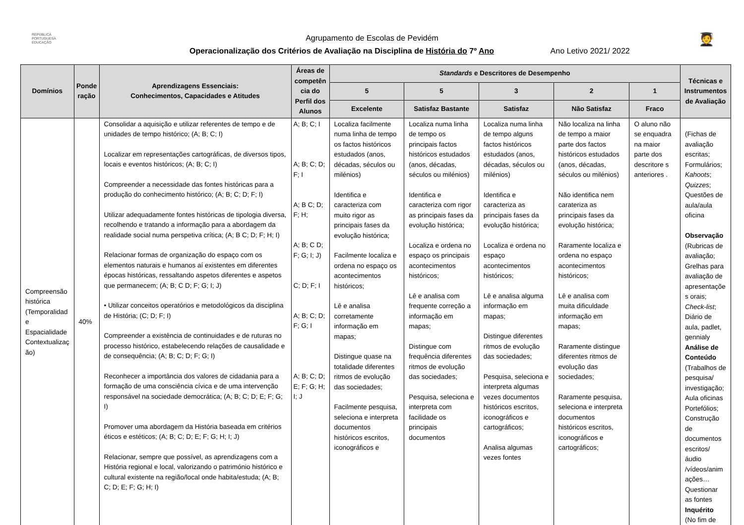REPÚBLICA
PORTUGUESA
EDUCAÇÃO
🧑‍🎓
Agrupamento de Escolas de Pevidém
Operacionalização dos Critérios de Avaliação na Disciplina de História do 7º Ano Ano Letivo 2021/ 2022
| Domínios | Ponde ração | Aprendizagens Essenciais: Conhecimentos, Capacidades e Atitudes | Áreas de competên cia do Perfil dos Alunos | Standards e Descritores de Desempenho | | | | | Técnicas e Instrumentos de Avaliação |
| --- | --- | --- | --- | --- | --- | --- | --- | --- | --- |
| | | | | 5 | 5 | 3 | 2 | 1 | |
| | | | | Excelente | Satisfaz Bastante | Satisfaz | Não Satisfaz | Fraco | |
| Compreensão histórica (Temporalidad e Espacialidade Contextualizaç ão) | 40% | Consolidar a aquisição e utilizar referentes de tempo e de unidades de tempo histórico; (A; B; C; I) Localizar em representações cartográficas, de diversos tipos, locais e eventos históricos; (A; B; C; I) Compreender a necessidade das fontes históricas para a produção do conhecimento histórico; (A; B; C; D; F; I) Utilizar adequadamente fontes históricas de tipologia diversa, recolhendo e tratando a informação para a abordagem da realidade social numa perspetiva crítica; (A; B C; D; F; H; I) Relacionar formas de organização do espaço com os elementos naturais e humanos aí existentes em diferentes épocas históricas, ressaltando aspetos diferentes e aspetos que permanecem; (A; B; C D; F; G; I; J) • Utilizar conceitos operatórios e metodológicos da disciplina de História; (C; D; F; I) Compreender a existência de continuidades e de ruturas no processo histórico, estabelecendo relações de causalidade e de consequência; (A; B; C; D; F; G; I) Reconhecer a importância dos valores de cidadania para a formação de uma consciência cívica e de uma intervenção responsável na sociedade democrática; (A; B; C; D; E; F; G; I) Promover uma abordagem da História baseada em critérios éticos e estéticos; (A; B; C; D; E; F; G; H; I; J) Relacionar, sempre que possível, as aprendizagens com a História regional e local, valorizando o património histórico e cultural existente na região/local onde habita/estuda; (A; B; C; D; E; F; G; H; I) | A; B; C; I A; B; C; D; F; I A; B C; D; F; H; A; B; C D; F; G; I; J) C; D; F; I A; B; C; D; F; G; I A; B; C; D; E; F; G; H; I; J | Localiza facilmente numa linha de tempo os factos históricos estudados (anos, décadas, séculos ou milénios) Identifica e caracteriza com muito rigor as principais fases da evolução histórica; Facilmente localiza e ordena no espaço os acontecimentos históricos; Lê e analisa corretamente informação em mapas; Distingue quase na totalidade diferentes ritmos de evolução das sociedades; Facilmente pesquisa, seleciona e interpreta documentos históricos escritos, iconográficos e | Localiza numa linha de tempo os principais factos históricos estudados (anos, décadas, séculos ou milénios) Identifica e caracteriza com rigor as principais fases da evolução histórica; Localiza e ordena no espaço os principais acontecimentos históricos; Lê e analisa com frequente correção a informação em mapas; Distingue com frequência diferentes ritmos de evolução das sociedades; Pesquisa, seleciona e interpreta com facilidade os principais documentos | Localiza numa linha de tempo alguns factos históricos estudados (anos, décadas, séculos ou milénios) Identifica e caracteriza as principais fases da evolução histórica; Localiza e ordena no espaço acontecimentos históricos; Lê e analisa alguma informação em mapas; Distingue diferentes ritmos de evolução das sociedades; Pesquisa, seleciona e interpreta algumas vezes documentos históricos escritos, iconográficos e cartográficos; Analisa algumas vezes fontes | Não localiza na linha de tempo a maior parte dos factos históricos estudados (anos, décadas, séculos ou milénios) Não identifica nem carateriza as principais fases da evolução histórica; Raramente localiza e ordena no espaço acontecimentos históricos; Lê e analisa com muita dificuldade informação em mapas; Raramente distingue diferentes ritmos de evolução das sociedades; Raramente pesquisa, seleciona e interpreta documentos históricos escritos, iconográficos e cartográficos; | O aluno não se enquadra na maior parte dos descritore s anteriores . | (Fichas de avaliação escritas; Formulários; Kahoots ; Quizzes ; Questões de aula/aula oficina Observação (Rubricas de avaliação; Grelhas para avaliação de apresentaçõe s orais; Check-list ; Diário de aula, padlet, gennialy Análise de Conteúdo (Trabalhos de pesquisa/ investigação; Aula oficinas Portefólios; Construção de documentos escritos/áudio /vídeos/anim ações… Questionar as fontes Inquérito (No fim de |